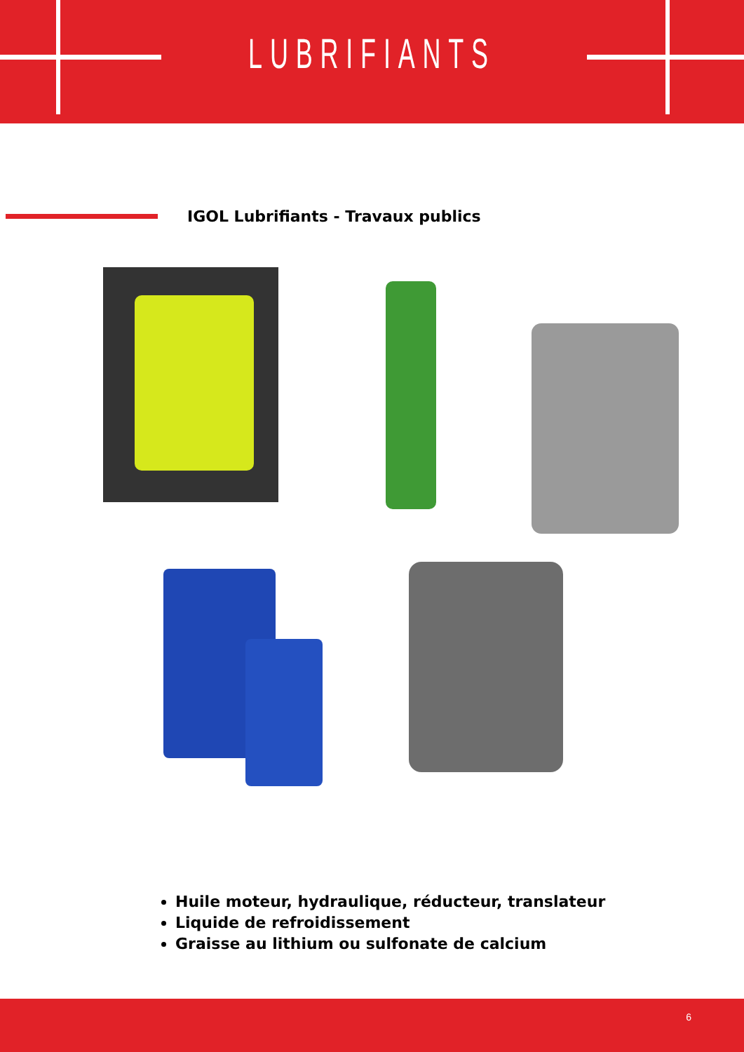LUBRIFIANTS
IGOL Lubrifiants - Travaux publics
Huile moteur, hydraulique, réducteur, translateur
Liquide de refroidissement
Graisse au lithium ou sulfonate de calcium
6